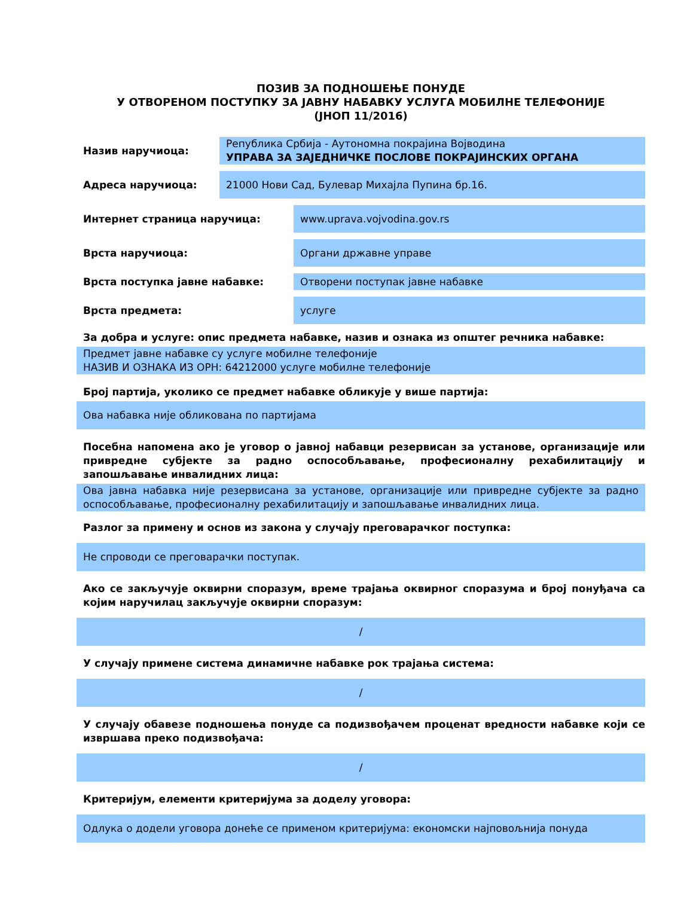ПОЗИВ ЗА ПОДНОШЕЊЕ ПОНУДЕ
У ОТВОРЕНОМ ПОСТУПКУ ЗА ЈАВНУ НАБАВКУ УСЛУГА МОБИЛНЕ ТЕЛЕФОНИЈЕ
(ЈНОП 11/2016)
Назив наручиоца:
Република Србија - Аутономна покрајина Војводина
УПРАВА ЗА ЗАЈЕДНИЧКЕ ПОСЛОВЕ ПОКРАЈИНСКИХ ОРГАНА
Адреса наручиоца:
21000 Нови Сад, Булевар Михајла Пупина бр.16.
Интернет страница наручица:
www.uprava.vojvodina.gov.rs
Врста наручиоца:
Органи државне управе
Врста поступка јавне набавке:
Отворени поступак јавне набавке
Врста предмета:
услуге
За добра и услуге: опис предмета набавке, назив и ознака из општег речника набавке:
Предмет јавне набавке су услуге мобилне телефоније
НАЗИВ И ОЗНАКА ИЗ ОРН: 64212000 услуге мобилне телефоније
Број партија, уколико се предмет набавке обликује у више партија:
Ова набавка није обликована по партијама
Посебна напомена ако је уговор о јавној набавци резервисан за установе, организације или привредне субјекте за радно оспособљавање, професионалну рехабилитацију и запошљавање инвалидних лица:
Ова јавна набавка није резервисана за установе, организације или привредне субјекте за радно оспособљавање, професионалну рехабилитацију и запошљавање инвалидних лица.
Разлог за примену и основ из закона у случају преговарачког поступка:
Не спроводи се преговарачки поступак.
Ако се закључује оквирни споразум, време трајања оквирног споразума и број понуђача са којим наручилац закључује оквирни споразум:
/
У случају примене система динамичне набавке рок трајања система:
/
У случају обавезе подношења понуде са подизвођачем проценат вредности набавке који се извршава преко подизвођача:
/
Критеријум, елементи критеријума за доделу уговора:
Одлука о додели уговора донеће се применом критеријума: економски најповољнија понуда